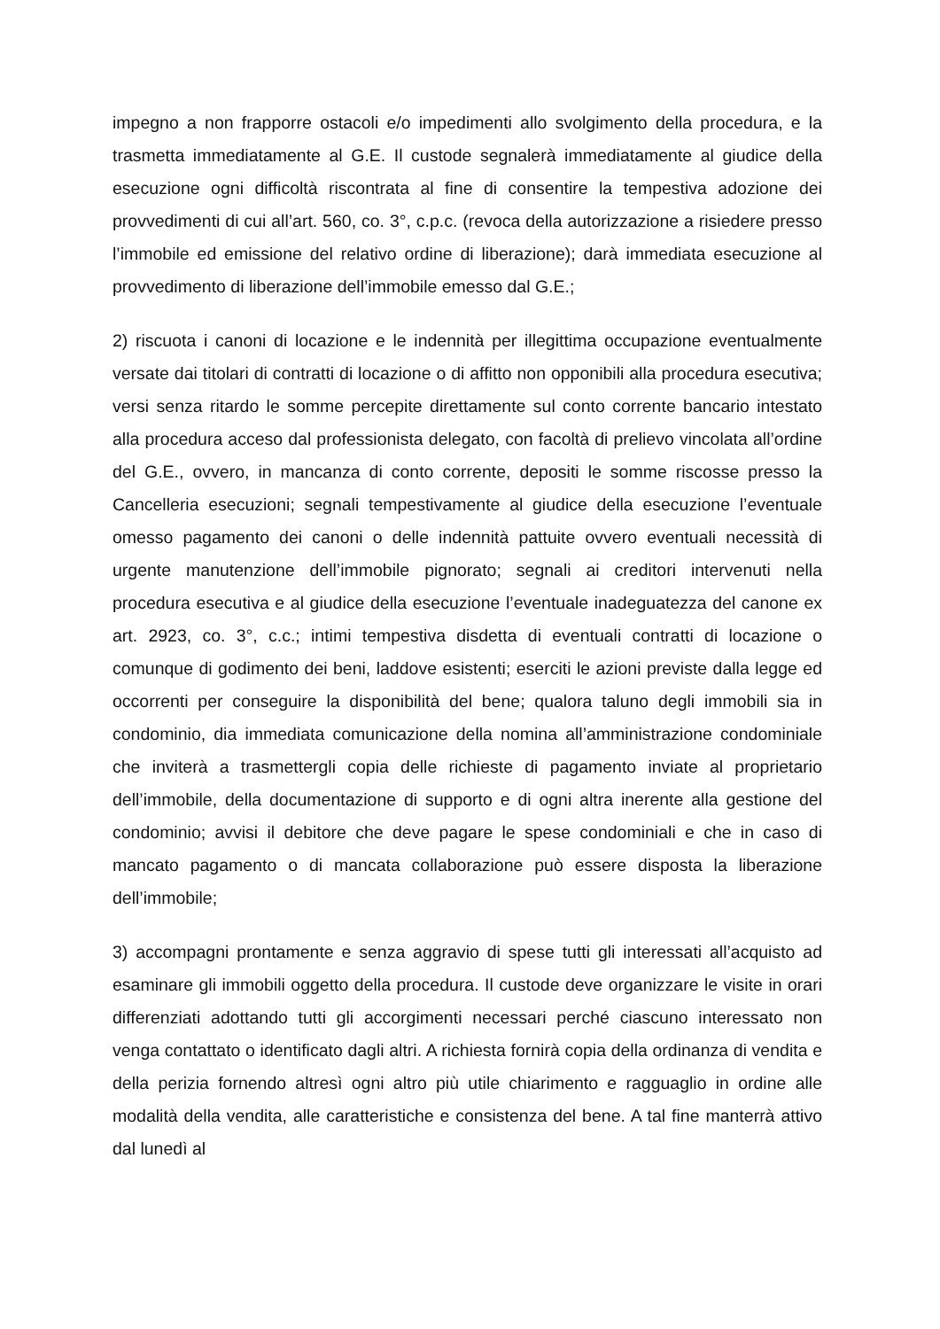impegno a non frapporre ostacoli e/o impedimenti allo svolgimento della procedura, e la trasmetta immediatamente al G.E. Il custode segnalerà immediatamente al giudice della esecuzione ogni difficoltà riscontrata al fine di consentire la tempestiva adozione dei provvedimenti di cui all’art. 560, co. 3°, c.p.c. (revoca della autorizzazione a risiedere presso l’immobile ed emissione del relativo ordine di liberazione); darà immediata esecuzione al provvedimento di liberazione dell’immobile emesso dal G.E.;
2) riscuota i canoni di locazione e le indennità per illegittima occupazione eventualmente versate dai titolari di contratti di locazione o di affitto non opponibili alla procedura esecutiva; versi senza ritardo le somme percepite direttamente sul conto corrente bancario intestato alla procedura acceso dal professionista delegato, con facoltà di prelievo vincolata all’ordine del G.E., ovvero, in mancanza di conto corrente, depositi le somme riscosse presso la Cancelleria esecuzioni; segnali tempestivamente al giudice della esecuzione l’eventuale omesso pagamento dei canoni o delle indennità pattuite ovvero eventuali necessità di urgente manutenzione dell’immobile pignorato; segnali ai creditori intervenuti nella procedura esecutiva e al giudice della esecuzione l’eventuale inadeguatezza del canone ex art. 2923, co. 3°, c.c.; intimi tempestiva disdetta di eventuali contratti di locazione o comunque di godimento dei beni, laddove esistenti; eserciti le azioni previste dalla legge ed occorrenti per conseguire la disponibilità del bene; qualora taluno degli immobili sia in condominio, dia immediata comunicazione della nomina all’amministrazione condominiale che inviterà a trasmettergli copia delle richieste di pagamento inviate al proprietario dell’immobile, della documentazione di supporto e di ogni altra inerente alla gestione del condominio; avvisi il debitore che deve pagare le spese condominiali e che in caso di mancato pagamento o di mancata collaborazione può essere disposta la liberazione dell’immobile;
3) accompagni prontamente e senza aggravio di spese tutti gli interessati all’acquisto ad esaminare gli immobili oggetto della procedura. Il custode deve organizzare le visite in orari differenziati adottando tutti gli accorgimenti necessari perché ciascuno interessato non venga contattato o identificato dagli altri. A richiesta fornirà copia della ordinanza di vendita e della perizia fornendo altresì ogni altro più utile chiarimento e ragguaglio in ordine alle modalità della vendita, alle caratteristiche e consistenza del bene. A tal fine manterrà attivo dal lunedì al